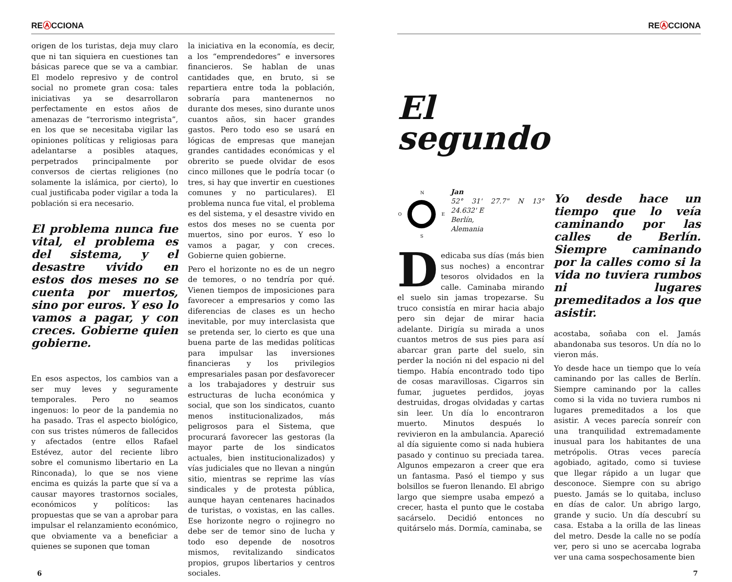REⒶCCIONA
origen de los turistas, deja muy claro que ni tan siquiera en cuestiones tan básicas parece que se va a cambiar. El modelo represivo y de control social no promete gran cosa: tales iniciativas ya se desarrollaron perfectamente en estos años de amenazas de “terrorismo integrista”, en los que se necesitaba vigilar las opiniones políticas y religiosas para adelantarse a posibles ataques, perpetrados principalmente por conversos de ciertas religiones (no solamente la islámica, por cierto), lo cual justificaba poder vigilar a toda la población si era necesario.
El problema nunca fue vital, el problema es del sistema, y el desastre vivido en estos dos meses no se cuenta por muertos, sino por euros. Y eso lo vamos a pagar, y con creces. Gobierne quien gobierne.
En esos aspectos, los cambios van a ser muy leves y seguramente temporales. Pero no seamos ingenuos: lo peor de la pandemia no ha pasado. Tras el aspecto biológico, con sus tristes números de fallecidos y afectados (entre ellos Rafael Estévez, autor del reciente libro sobre el comunismo libertario en La Rinconada), lo que se nos viene encima es quizás la parte que sí va a causar mayores trastornos sociales, económicos y políticos: las propuestas que se van a aprobar para impulsar el relanzamiento económico, que obviamente va a beneficiar a quienes se suponen que toman
la iniciativa en la economía, es decir, a los “emprendedores” e inversores financieros. Se hablan de unas cantidades que, en bruto, si se repartiera entre toda la población, sobraría para mantenernos no durante dos meses, sino durante unos cuantos años, sin hacer grandes gastos. Pero todo eso se usará en lógicas de empresas que manejan grandes cantidades económicas y el obrerito se puede olvidar de esos cinco millones que le podría tocar (o tres, si hay que invertir en cuestiones comunes y no particulares). El problema nunca fue vital, el problema es del sistema, y el desastre vivido en estos dos meses no se cuenta por muertos, sino por euros. Y eso lo vamos a pagar, y con creces. Gobierne quien gobierne.
Pero el horizonte no es de un negro de temores, o no tendría por qué. Vienen tiempos de imposiciones para favorecer a empresarios y como las diferencias de clases es un hecho inevitable, por muy interclasista que se pretenda ser, lo cierto es que una buena parte de las medidas políticas para impulsar las inversiones financieras y los privilegios empresariales pasan por desfavorecer a los trabajadores y destruir sus estructuras de lucha económica y social, que son los sindicatos, cuanto menos institucionalizados, más peligrosos para el Sistema, que procurará favorecer las gestoras (la mayor parte de los sindicatos actuales, bien institucionalizados) y vías judiciales que no llevan a ningún sitio, mientras se reprime las vías sindicales y de protesta pública, aunque hayan centenares hacinados de turistas, o voxistas, en las calles. Ese horizonte negro o rojinegro no debe ser de temor sino de lucha y todo eso depende de nosotros mismos, revitalizando sindicatos propios, grupos libertarios y centros sociales.
6
REⒶCCIONA
El
segundo
N
O
E
S
Jan
52° 31' 27.7" N 13° 24.632' E
Berlín,
Alemania
Dedicaba sus días (más bien sus noches) a encontrar tesoros olvidados en la calle. Caminaba mirando el suelo sin jamas tropezarse. Su truco consistía en mirar hacia abajo pero sin dejar de mirar hacia adelante. Dirigía su mirada a unos cuantos metros de sus pies para así abarcar gran parte del suelo, sin perder la noción ni del espacio ni del tiempo. Había encontrado todo tipo de cosas maravillosas. Cigarros sin fumar, juguetes perdidos, joyas destruidas, drogas olvidadas y cartas sin leer. Un día lo encontraron muerto. Minutos después lo revivieron en la ambulancia. Apareció al día siguiente como si nada hubiera pasado y continuo su preciada tarea. Algunos empezaron a creer que era un fantasma. Pasó el tiempo y sus bolsillos se fueron llenando. El abrigo largo que siempre usaba empezó a crecer, hasta el punto que le costaba sacárselo. Decidió entonces no quitárselo más. Dormía, caminaba, se
Yo desde hace un tiempo que lo veía caminando por las calles de Berlín. Siempre caminando por la calles como si la vida no tuviera rumbos ni lugares premeditados a los que asistir.
acostaba, soñaba con el. Jamás abandonaba sus tesoros. Un día no lo vieron más.
Yo desde hace un tiempo que lo veía caminando por las calles de Berlín. Siempre caminando por la calles como si la vida no tuviera rumbos ni lugares premeditados a los que asistir. A veces parecía sonreír con una tranquilidad extremadamente inusual para los habitantes de una metrópolis. Otras veces parecía agobiado, agitado, como si tuviese que llegar rápido a un lugar que desconoce. Siempre con su abrigo puesto. Jamás se lo quitaba, incluso en días de calor. Un abrigo largo, grande y sucio. Un día descubrí su casa. Estaba a la orilla de las lineas del metro. Desde la calle no se podía ver, pero si uno se acercaba lograba ver una cama sospechosamente bien
7